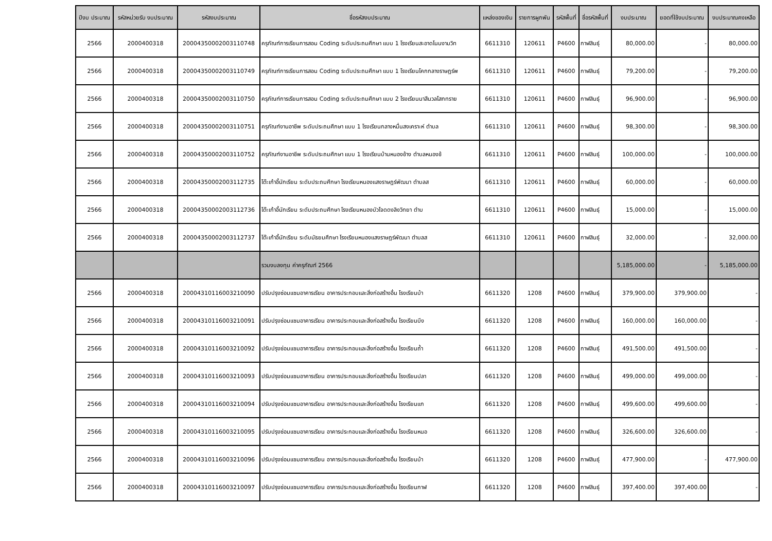| ปีงบ ประมาณ | รหัสหน่วยรับ งบประมาณ | รหัสงบประมาณ | ชื่อรหัสงบประมาณ | แหล่งของเงิน | รายการผูกพัน | รหัสพื้นที่ | ชื่อรหัสพื้นที่ | งบประมาณ | ยอดที่ใช้งบประมาณ | งบประมาณคงเหลือ |
| --- | --- | --- | --- | --- | --- | --- | --- | --- | --- | --- |
| 2566 | 2000400318 | 20004350002003110748 | ครุภัณฑ์การเรียนการสอน Coding ระดับประถมศึกษา แบบ 1 โรงเรียนสะอาดโนนงามวิท | 6611310 | 120611 | P4600 | กาฬสินธุ์ | 80,000.00 | - | 80,000.00 |
| 2566 | 2000400318 | 20004350002003110749 | ครุภัณฑ์การเรียนการสอน Coding ระดับประถมศึกษา แบบ 1 โรงเรียนโคกกลางราษฎร์พ | 6611310 | 120611 | P4600 | กาฬสินธุ์ | 79,200.00 | - | 79,200.00 |
| 2566 | 2000400318 | 20004350002003110750 | ครุภัณฑ์การเรียนการสอน Coding ระดับประถมศึกษา แบบ 2 โรงเรียนนาสีนวลโสกทราย | 6611310 | 120611 | P4600 | กาฬสินธุ์ | 96,900.00 | - | 96,900.00 |
| 2566 | 2000400318 | 20004350002003110751 | ครุภัณฑ์งานอาชีพ ระดับประถมศึกษา แบบ 1 โรงเรียนกลางหมื่นสงเคราะห์ ตำบล | 6611310 | 120611 | P4600 | กาฬสินธุ์ | 98,300.00 | - | 98,300.00 |
| 2566 | 2000400318 | 20004350002003110752 | ครุภัณฑ์งานอาชีพ ระดับประถมศึกษา แบบ 1 โรงเรียนบ้านหนองช้าง ตำบลหนองช้ | 6611310 | 120611 | P4600 | กาฬสินธุ์ | 100,000.00 | - | 100,000.00 |
| 2566 | 2000400318 | 20004350002003112735 | โต๊ะเก้าอี้นักเรียน ระดับประถมศึกษา โรงเรียนหนองแสงราษฎร์พัฒนา ตำบลส | 6611310 | 120611 | P4600 | กาฬสินธุ์ | 60,000.00 | - | 60,000.00 |
| 2566 | 2000400318 | 20004350002003112736 | โต๊ะเก้าอี้นักเรียน ระดับประถมศึกษา โรงเรียนหนองบัวโจดดงลิงวิทยา ตำบ | 6611310 | 120611 | P4600 | กาฬสินธุ์ | 15,000.00 | - | 15,000.00 |
| 2566 | 2000400318 | 20004350002003112737 | โต๊ะเก้าอี้นักเรียน ระดับมัธยมศึกษา โรงเรียนหนองแสงราษฎร์พัฒนา ตำบลส | 6611310 | 120611 | P4600 | กาฬสินธุ์ | 32,000.00 | - | 32,000.00 |
| | | | รวมงบลงทุน ค่าครุภัณฑ์ 2566 | | | | | 5,185,000.00 | - | 5,185,000.00 |
| 2566 | 2000400318 | 20004310116003210090 | ปรับปรุงซ่อมแซมอาคารเรียน อาคารประกอบและสิ่งก่อสร้างอื่น โรงเรียนบ้า | 6611320 | 1208 | P4600 | กาฬสินธุ์ | 379,900.00 | 379,900.00 | - |
| 2566 | 2000400318 | 20004310116003210091 | ปรับปรุงซ่อมแซมอาคารเรียน อาคารประกอบและสิ่งก่อสร้างอื่น โรงเรียนบึง | 6611320 | 1208 | P4600 | กาฬสินธุ์ | 160,000.00 | 160,000.00 | - |
| 2566 | 2000400318 | 20004310116003210092 | ปรับปรุงซ่อมแซมอาคารเรียน อาคารประกอบและสิ่งก่อสร้างอื่น โรงเรียนถ้ำ | 6611320 | 1208 | P4600 | กาฬสินธุ์ | 491,500.00 | 491,500.00 | - |
| 2566 | 2000400318 | 20004310116003210093 | ปรับปรุงซ่อมแซมอาคารเรียน อาคารประกอบและสิ่งก่อสร้างอื่น โรงเรียนปลา | 6611320 | 1208 | P4600 | กาฬสินธุ์ | 499,000.00 | 499,000.00 | - |
| 2566 | 2000400318 | 20004310116003210094 | ปรับปรุงซ่อมแซมอาคารเรียน อาคารประกอบและสิ่งก่อสร้างอื่น โรงเรียนแก | 6611320 | 1208 | P4600 | กาฬสินธุ์ | 499,600.00 | 499,600.00 | - |
| 2566 | 2000400318 | 20004310116003210095 | ปรับปรุงซ่อมแซมอาคารเรียน อาคารประกอบและสิ่งก่อสร้างอื่น โรงเรียนหนอ | 6611320 | 1208 | P4600 | กาฬสินธุ์ | 326,600.00 | 326,600.00 | - |
| 2566 | 2000400318 | 20004310116003210096 | ปรับปรุงซ่อมแซมอาคารเรียน อาคารประกอบและสิ่งก่อสร้างอื่น โรงเรียนบ้า | 6611320 | 1208 | P4600 | กาฬสินธุ์ | 477,900.00 | - | 477,900.00 |
| 2566 | 2000400318 | 20004310116003210097 | ปรับปรุงซ่อมแซมอาคารเรียน อาคารประกอบและสิ่งก่อสร้างอื่น โรงเรียนกาฬ | 6611320 | 1208 | P4600 | กาฬสินธุ์ | 397,400.00 | 397,400.00 | - |